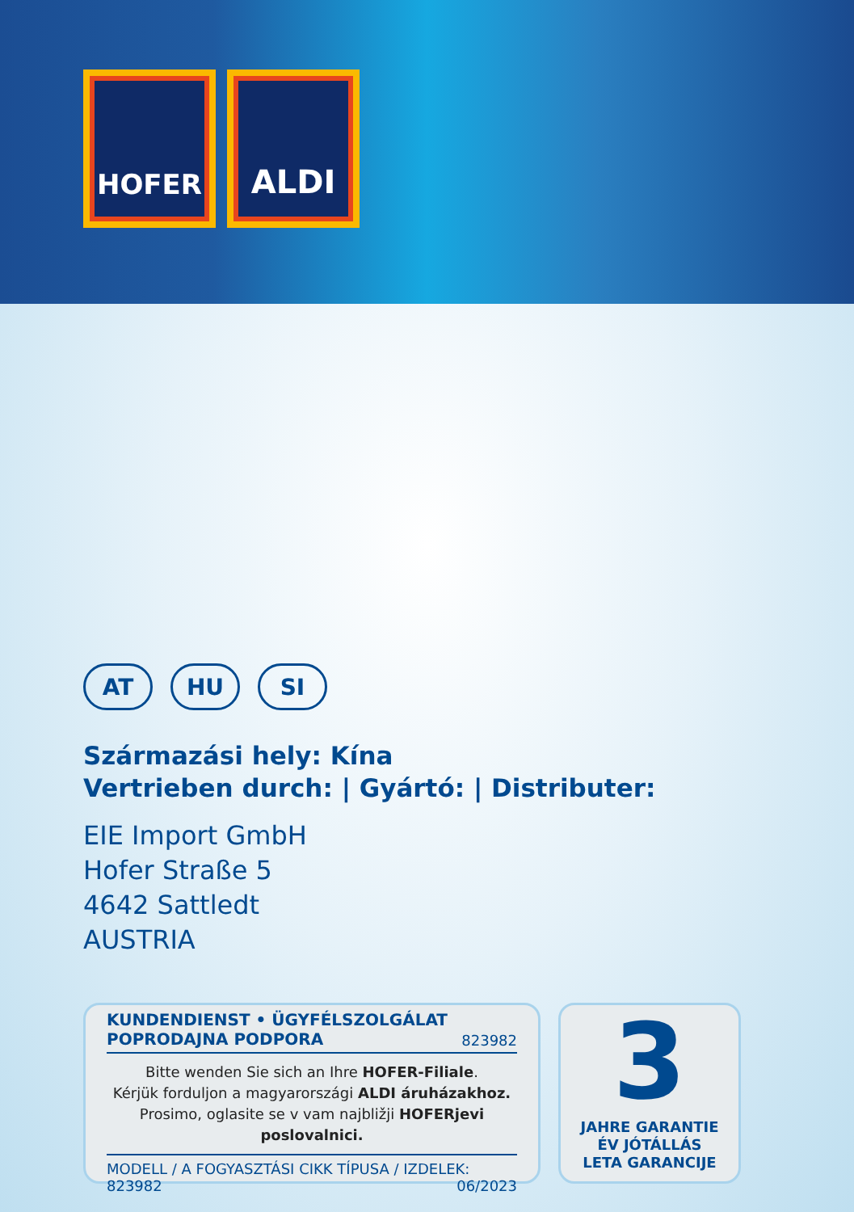HOFER
ALDI
AT HU SI
Származási hely: Kína
Vertrieben durch: | Gyártó: | Distributer:
EIE Import GmbH
Hofer Straße 5
4642 Sattledt
AUSTRIA
KUNDENDIENST • ÜGYFÉLSZOLGÁLAT
POPRODAJNA PODPORA 823982
Bitte wenden Sie sich an Ihre HOFER-Filiale.
Kérjük forduljon a magyarországi ALDI áruházakhoz.
Prosimo, oglasite se v vam najbližji HOFERjevi poslovalnici.
MODELL / A FOGYASZTÁSI CIKK TÍPUSA / IZDELEK:
823982 06/2023
3
JAHRE GARANTIE
ÉV JÓTÁLLÁS
LETA GARANCIJE